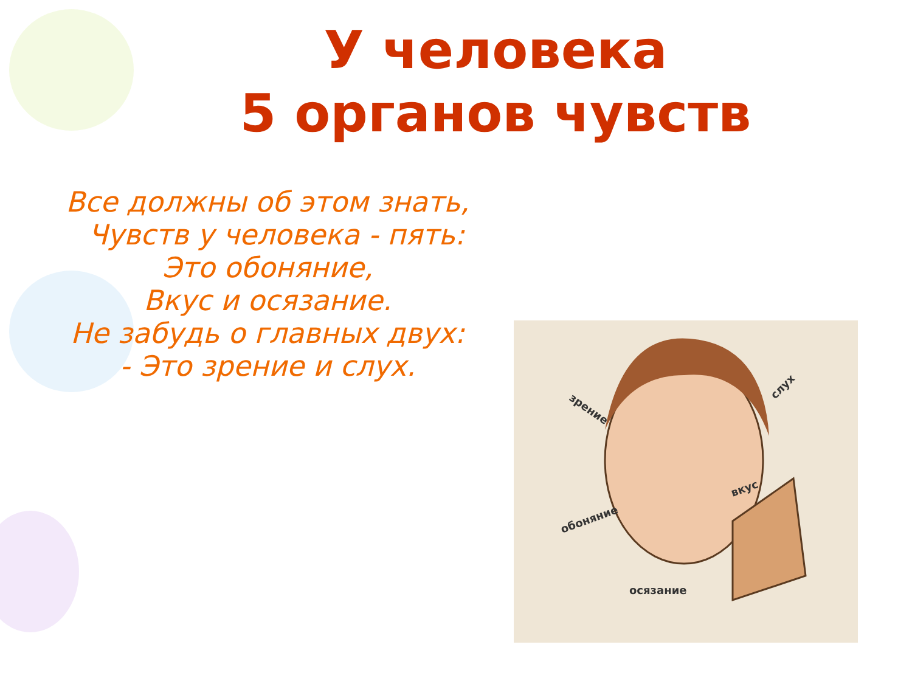У человека
5 органов чувств
Все должны об этом знать,
Чувств у человека - пять:
Это обоняние,
Вкус и осязание.
Не забудь о главных двух:
- Это зрение и слух.
зрение
слух
обоняние
вкус
осязание